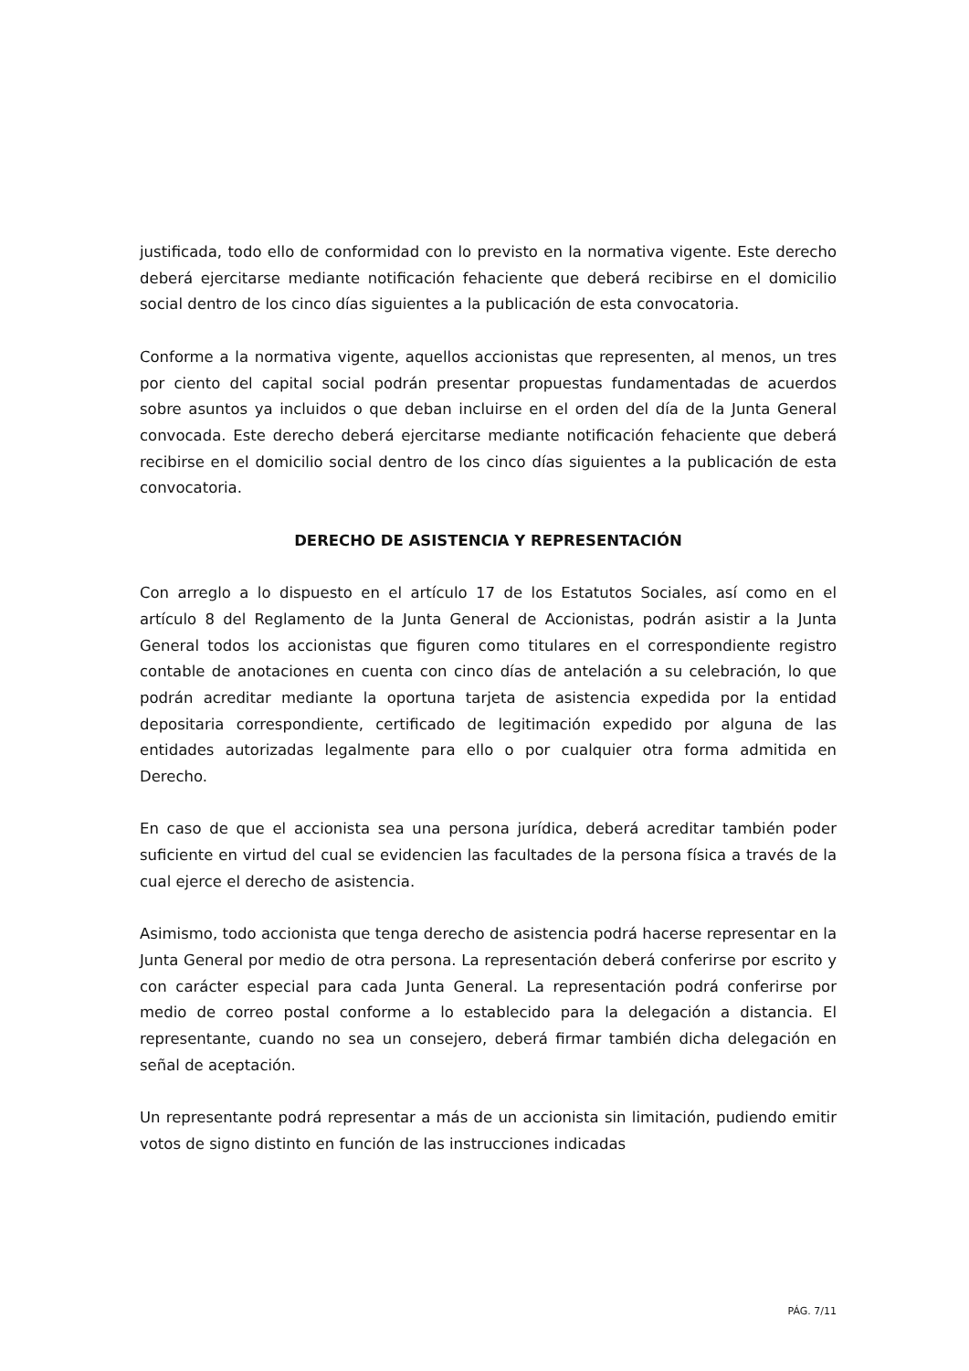justificada, todo ello de conformidad con lo previsto en la normativa vigente. Este derecho deberá ejercitarse mediante notificación fehaciente que deberá recibirse en el domicilio social dentro de los cinco días siguientes a la publicación de esta convocatoria.
Conforme a la normativa vigente, aquellos accionistas que representen, al menos, un tres por ciento del capital social podrán presentar propuestas fundamentadas de acuerdos sobre asuntos ya incluidos o que deban incluirse en el orden del día de la Junta General convocada. Este derecho deberá ejercitarse mediante notificación fehaciente que deberá recibirse en el domicilio social dentro de los cinco días siguientes a la publicación de esta convocatoria.
DERECHO DE ASISTENCIA Y REPRESENTACIÓN
Con arreglo a lo dispuesto en el artículo 17 de los Estatutos Sociales, así como en el artículo 8 del Reglamento de la Junta General de Accionistas, podrán asistir a la Junta General todos los accionistas que figuren como titulares en el correspondiente registro contable de anotaciones en cuenta con cinco días de antelación a su celebración, lo que podrán acreditar mediante la oportuna tarjeta de asistencia expedida por la entidad depositaria correspondiente, certificado de legitimación expedido por alguna de las entidades autorizadas legalmente para ello o por cualquier otra forma admitida en Derecho.
En caso de que el accionista sea una persona jurídica, deberá acreditar también poder suficiente en virtud del cual se evidencien las facultades de la persona física a través de la cual ejerce el derecho de asistencia.
Asimismo, todo accionista que tenga derecho de asistencia podrá hacerse representar en la Junta General por medio de otra persona. La representación deberá conferirse por escrito y con carácter especial para cada Junta General. La representación podrá conferirse por medio de correo postal conforme a lo establecido para la delegación a distancia. El representante, cuando no sea un consejero, deberá firmar también dicha delegación en señal de aceptación.
Un representante podrá representar a más de un accionista sin limitación, pudiendo emitir votos de signo distinto en función de las instrucciones indicadas
PÁG. 7/11